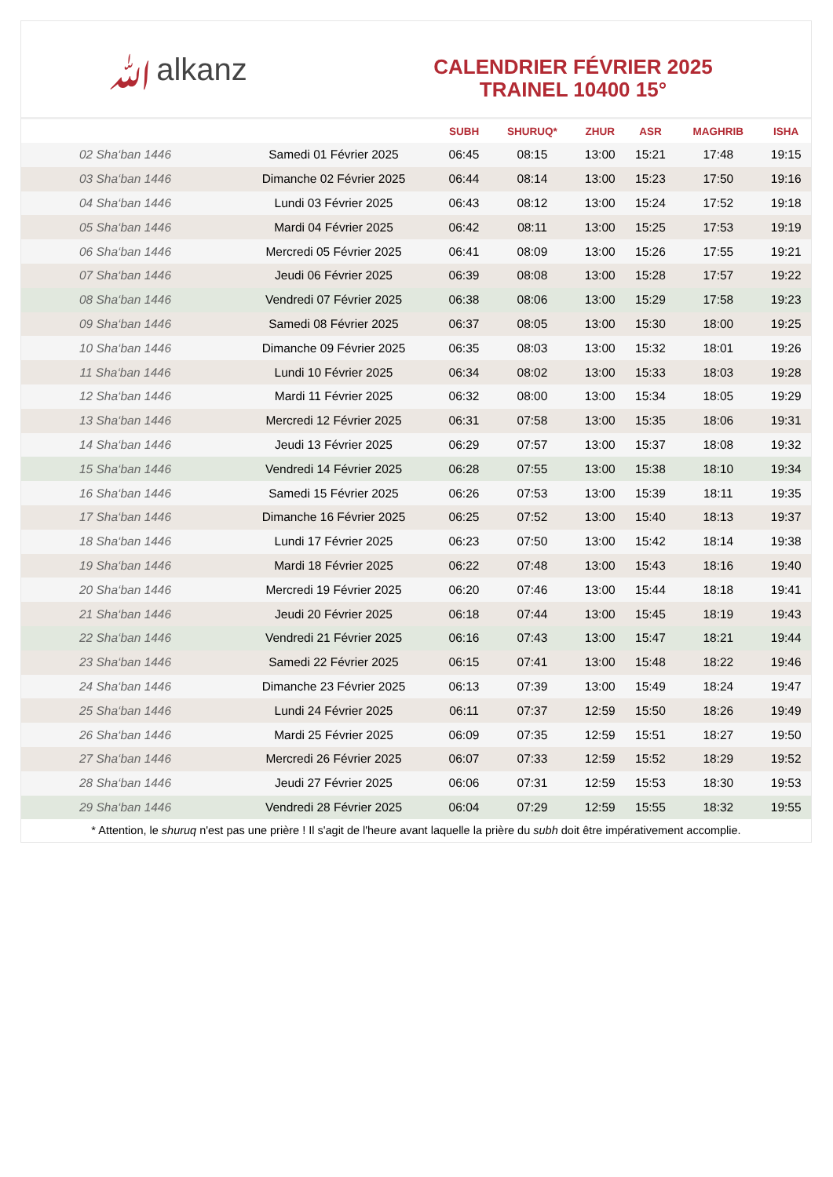ﷲalkanz
CALENDRIER FÉVRIER 2025
TRAINEL 10400 15°
| | | SUBH | SHURUQ* | ZHUR | ASR | MAGHRIB | ISHA |
| --- | --- | --- | --- | --- | --- | --- | --- |
| 02 Sha‘ban 1446 | Samedi 01 Février 2025 | 06:45 | 08:15 | 13:00 | 15:21 | 17:48 | 19:15 |
| 03 Sha‘ban 1446 | Dimanche 02 Février 2025 | 06:44 | 08:14 | 13:00 | 15:23 | 17:50 | 19:16 |
| 04 Sha‘ban 1446 | Lundi 03 Février 2025 | 06:43 | 08:12 | 13:00 | 15:24 | 17:52 | 19:18 |
| 05 Sha‘ban 1446 | Mardi 04 Février 2025 | 06:42 | 08:11 | 13:00 | 15:25 | 17:53 | 19:19 |
| 06 Sha‘ban 1446 | Mercredi 05 Février 2025 | 06:41 | 08:09 | 13:00 | 15:26 | 17:55 | 19:21 |
| 07 Sha‘ban 1446 | Jeudi 06 Février 2025 | 06:39 | 08:08 | 13:00 | 15:28 | 17:57 | 19:22 |
| 08 Sha‘ban 1446 | Vendredi 07 Février 2025 | 06:38 | 08:06 | 13:00 | 15:29 | 17:58 | 19:23 |
| 09 Sha‘ban 1446 | Samedi 08 Février 2025 | 06:37 | 08:05 | 13:00 | 15:30 | 18:00 | 19:25 |
| 10 Sha‘ban 1446 | Dimanche 09 Février 2025 | 06:35 | 08:03 | 13:00 | 15:32 | 18:01 | 19:26 |
| 11 Sha‘ban 1446 | Lundi 10 Février 2025 | 06:34 | 08:02 | 13:00 | 15:33 | 18:03 | 19:28 |
| 12 Sha‘ban 1446 | Mardi 11 Février 2025 | 06:32 | 08:00 | 13:00 | 15:34 | 18:05 | 19:29 |
| 13 Sha‘ban 1446 | Mercredi 12 Février 2025 | 06:31 | 07:58 | 13:00 | 15:35 | 18:06 | 19:31 |
| 14 Sha‘ban 1446 | Jeudi 13 Février 2025 | 06:29 | 07:57 | 13:00 | 15:37 | 18:08 | 19:32 |
| 15 Sha‘ban 1446 | Vendredi 14 Février 2025 | 06:28 | 07:55 | 13:00 | 15:38 | 18:10 | 19:34 |
| 16 Sha‘ban 1446 | Samedi 15 Février 2025 | 06:26 | 07:53 | 13:00 | 15:39 | 18:11 | 19:35 |
| 17 Sha‘ban 1446 | Dimanche 16 Février 2025 | 06:25 | 07:52 | 13:00 | 15:40 | 18:13 | 19:37 |
| 18 Sha‘ban 1446 | Lundi 17 Février 2025 | 06:23 | 07:50 | 13:00 | 15:42 | 18:14 | 19:38 |
| 19 Sha‘ban 1446 | Mardi 18 Février 2025 | 06:22 | 07:48 | 13:00 | 15:43 | 18:16 | 19:40 |
| 20 Sha‘ban 1446 | Mercredi 19 Février 2025 | 06:20 | 07:46 | 13:00 | 15:44 | 18:18 | 19:41 |
| 21 Sha‘ban 1446 | Jeudi 20 Février 2025 | 06:18 | 07:44 | 13:00 | 15:45 | 18:19 | 19:43 |
| 22 Sha‘ban 1446 | Vendredi 21 Février 2025 | 06:16 | 07:43 | 13:00 | 15:47 | 18:21 | 19:44 |
| 23 Sha‘ban 1446 | Samedi 22 Février 2025 | 06:15 | 07:41 | 13:00 | 15:48 | 18:22 | 19:46 |
| 24 Sha‘ban 1446 | Dimanche 23 Février 2025 | 06:13 | 07:39 | 13:00 | 15:49 | 18:24 | 19:47 |
| 25 Sha‘ban 1446 | Lundi 24 Février 2025 | 06:11 | 07:37 | 12:59 | 15:50 | 18:26 | 19:49 |
| 26 Sha‘ban 1446 | Mardi 25 Février 2025 | 06:09 | 07:35 | 12:59 | 15:51 | 18:27 | 19:50 |
| 27 Sha‘ban 1446 | Mercredi 26 Février 2025 | 06:07 | 07:33 | 12:59 | 15:52 | 18:29 | 19:52 |
| 28 Sha‘ban 1446 | Jeudi 27 Février 2025 | 06:06 | 07:31 | 12:59 | 15:53 | 18:30 | 19:53 |
| 29 Sha‘ban 1446 | Vendredi 28 Février 2025 | 06:04 | 07:29 | 12:59 | 15:55 | 18:32 | 19:55 |
* Attention, le shuruq n'est pas une prière ! Il s'agit de l'heure avant laquelle la prière du subh doit être impérativement accomplie.